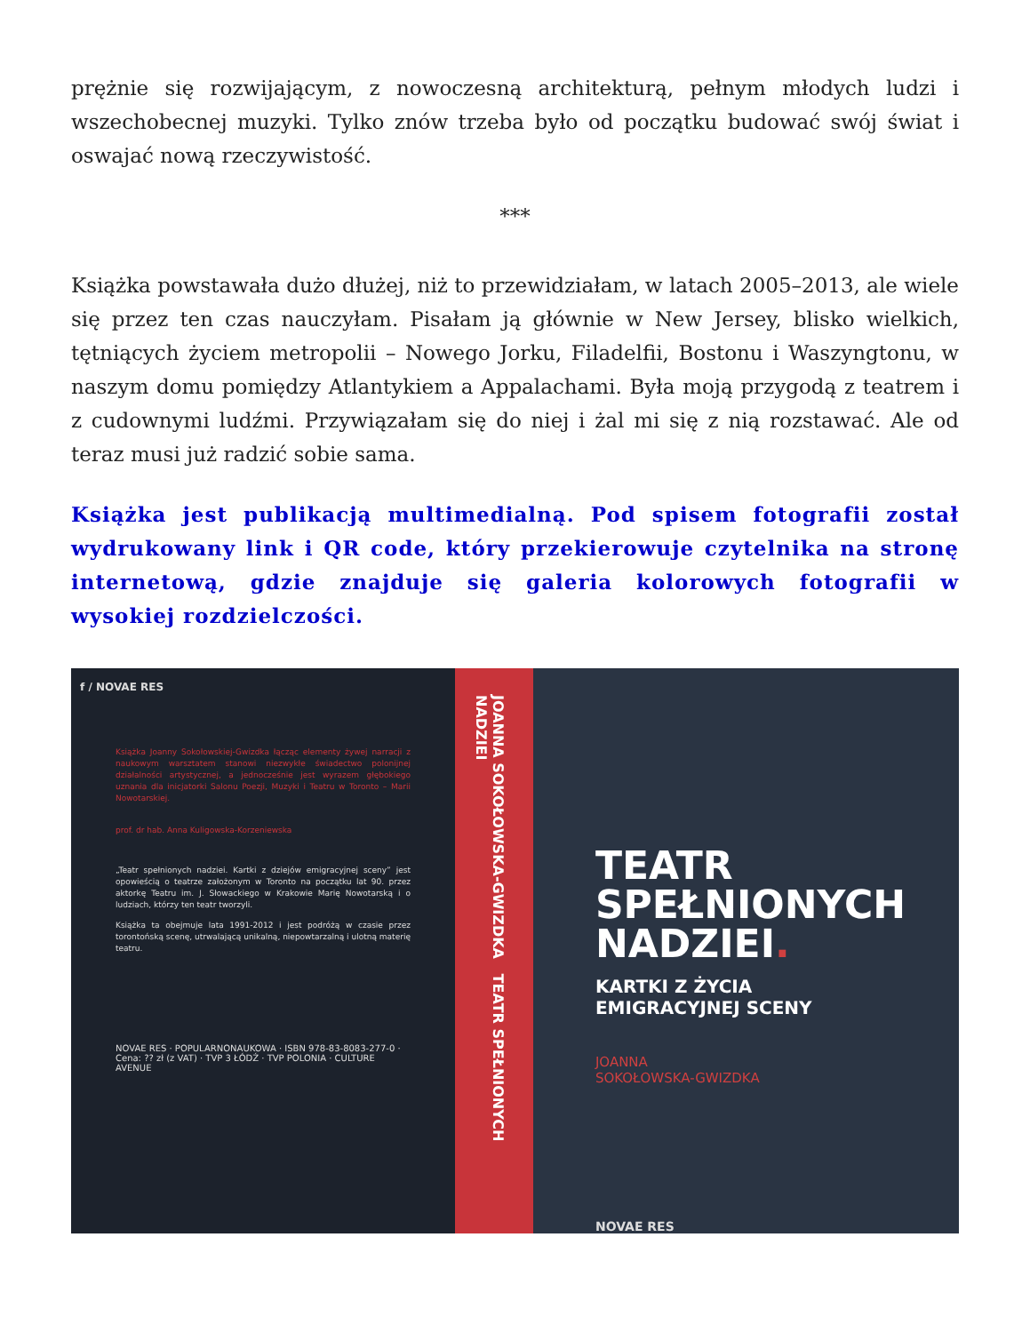prężnie się rozwijającym, z nowoczesną architekturą, pełnym młodych ludzi i wszechobecnej muzyki. Tylko znów trzeba było od początku budować swój świat i oswajać nową rzeczywistość.
***
Książka powstawała dużo dłużej, niż to przewidziałam, w latach 2005–2013, ale wiele się przez ten czas nauczyłam. Pisałam ją głównie w New Jersey, blisko wielkich, tętniących życiem metropolii – Nowego Jorku, Filadelfii, Bostonu i Waszyngtonu, w naszym domu pomiędzy Atlantykiem a Appalachami. Była moją przygodą z teatrem i z cudownymi ludźmi. Przywiązałam się do niej i żal mi się z nią rozstawać. Ale od teraz musi już radzić sobie sama.
Książka jest publikacją multimedialną. Pod spisem fotografii został wydrukowany link i QR code, który przekierowuje czytelnika na stronę internetową, gdzie znajduje się galeria kolorowych fotografii w wysokiej rozdzielczości.
f / NOVAE RES
Książka Joanny Sokołowskiej-Gwizdka łącząc elementy żywej narracji z naukowym warsztatem stanowi niezwykłe świadectwo polonijnej działalności artystycznej, a jednocześnie jest wyrazem głębokiego uznania dla inicjatorki Salonu Poezji, Muzyki i Teatru w Toronto – Marii Nowotarskiej.
prof. dr hab. Anna Kuligowska-Korzeniewska
„Teatr spełnionych nadziei. Kartki z dziejów emigracyjnej sceny” jest opowieścią o teatrze założonym w Toronto na początku lat 90. przez aktorkę Teatru im. J. Słowackiego w Krakowie Marię Nowotarską i o ludziach, którzy ten teatr tworzyli.
Książka ta obejmuje lata 1991-2012 i jest podróżą w czasie przez torontońską scenę, utrwalającą unikalną, niepowtarzalną i ulotną materię teatru.
NOVAE RES · POPULARNONAUKOWA · ISBN 978-83-8083-277-0 · Cena: ?? zł (z VAT) · TVP 3 ŁÓDŹ · TVP POLONIA · CULTURE AVENUE
JOANNA SOKOŁOWSKA-GWIZDKA TEATR SPEŁNIONYCH NADZIEI
TEATR SPEŁNIONYCH NADZIEI.
KARTKI Z ŻYCIA
EMIGRACYJNEJ SCENY
JOANNA
SOKOŁOWSKA-GWIZDKA
NOVAE RES